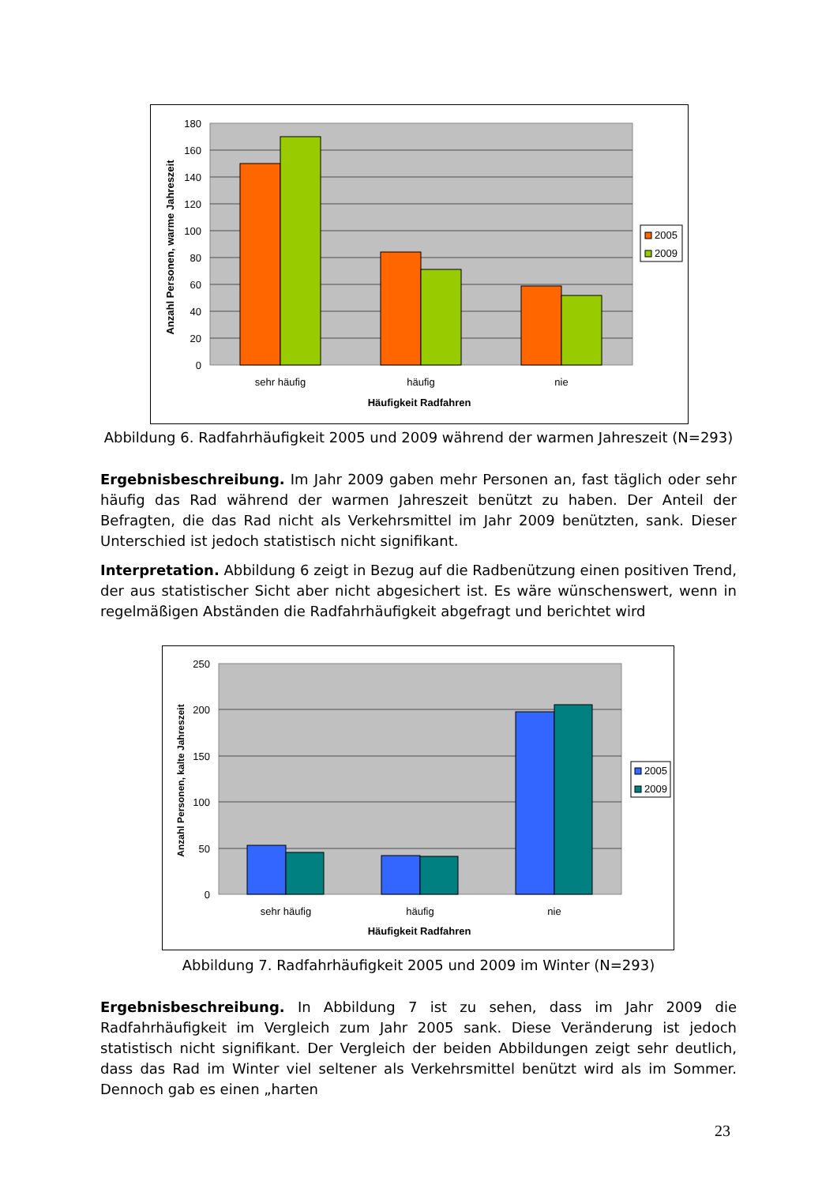180
160
140
120
100
80
60
40
20
0
Anzahl Personen, warme Jahreszeit
sehr häufig
häufig
nie
Häufigkeit Radfahren
2005
2009
Abbildung 6. Radfahrhäufigkeit 2005 und 2009 während der warmen Jahreszeit (N=293)
Ergebnisbeschreibung. Im Jahr 2009 gaben mehr Personen an, fast täglich oder sehr häufig das Rad während der warmen Jahreszeit benützt zu haben. Der Anteil der Befragten, die das Rad nicht als Verkehrsmittel im Jahr 2009 benützten, sank. Dieser Unterschied ist jedoch statistisch nicht signifikant.
Interpretation. Abbildung 6 zeigt in Bezug auf die Radbenützung einen positiven Trend, der aus statistischer Sicht aber nicht abgesichert ist. Es wäre wünschenswert, wenn in regelmäßigen Abständen die Radfahrhäufigkeit abgefragt und berichtet wird
250
200
150
100
50
0
Anzahl Personen, kalte Jahreszeit
sehr häufig
häufig
nie
Häufigkeit Radfahren
2005
2009
Abbildung 7. Radfahrhäufigkeit 2005 und 2009 im Winter (N=293)
Ergebnisbeschreibung. In Abbildung 7 ist zu sehen, dass im Jahr 2009 die Radfahrhäufigkeit im Vergleich zum Jahr 2005 sank. Diese Veränderung ist jedoch statistisch nicht signifikant. Der Vergleich der beiden Abbildungen zeigt sehr deutlich, dass das Rad im Winter viel seltener als Verkehrsmittel benützt wird als im Sommer. Dennoch gab es einen „harten
23